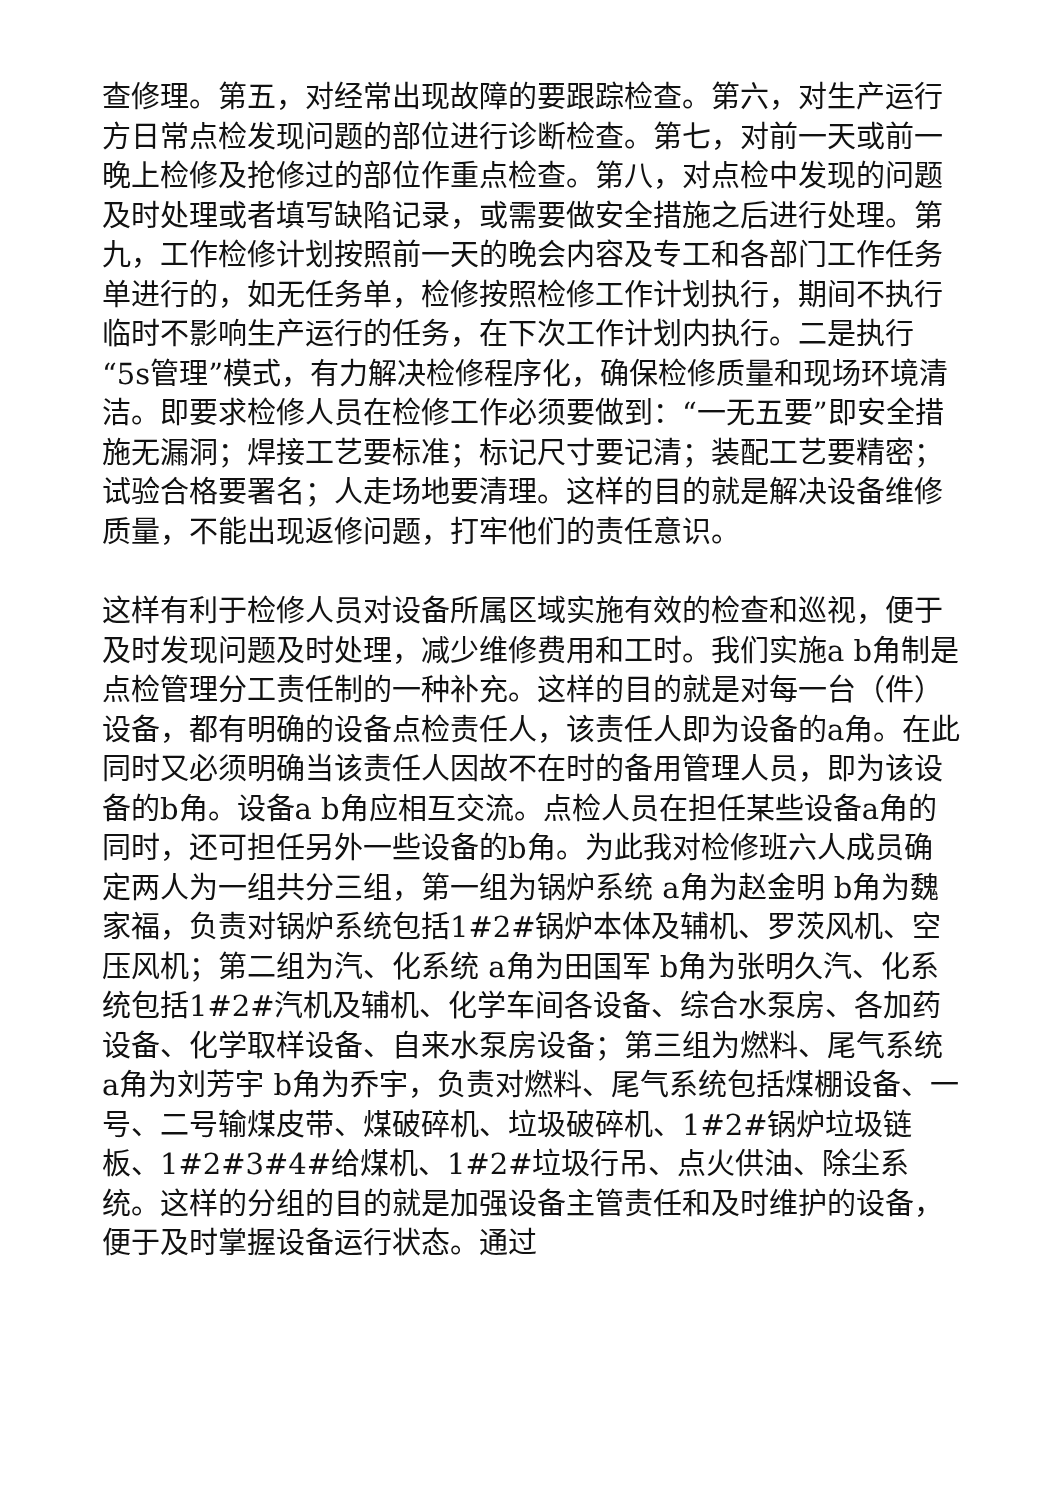查修理。第五，对经常出现故障的要跟踪检查。第六，对生产运行方日常点检发现问题的部位进行诊断检查。第七，对前一天或前一晚上检修及抢修过的部位作重点检查。第八，对点检中发现的问题及时处理或者填写缺陷记录，或需要做安全措施之后进行处理。第九，工作检修计划按照前一天的晚会内容及专工和各部门工作任务单进行的，如无任务单，检修按照检修工作计划执行，期间不执行临时不影响生产运行的任务，在下次工作计划内执行。二是执行“5s管理”模式，有力解决检修程序化，确保检修质量和现场环境清洁。即要求检修人员在检修工作必须要做到：“一无五要”即安全措施无漏洞；焊接工艺要标准；标记尺寸要记清；装配工艺要精密；试验合格要署名；人走场地要清理。这样的目的就是解决设备维修质量，不能出现返修问题，打牢他们的责任意识。
这样有利于检修人员对设备所属区域实施有效的检查和巡视，便于及时发现问题及时处理，减少维修费用和工时。我们实施a b角制是点检管理分工责任制的一种补充。这样的目的就是对每一台（件）设备，都有明确的设备点检责任人，该责任人即为设备的a角。在此同时又必须明确当该责任人因故不在时的备用管理人员，即为该设备的b角。设备a b角应相互交流。点检人员在担任某些设备a角的同时，还可担任另外一些设备的b角。为此我对检修班六人成员确定两人为一组共分三组，第一组为锅炉系统 a角为赵金明 b角为魏家福，负责对锅炉系统包括1#2#锅炉本体及辅机、罗茨风机、空压风机；第二组为汽、化系统 a角为田国军 b角为张明久汽、化系统包括1#2#汽机及辅机、化学车间各设备、综合水泵房、各加药设备、化学取样设备、自来水泵房设备；第三组为燃料、尾气系统 a角为刘芳宇 b角为乔宇，负责对燃料、尾气系统包括煤棚设备、一号、二号输煤皮带、煤破碎机、垃圾破碎机、1#2#锅炉垃圾链板、1#2#3#4#给煤机、1#2#垃圾行吊、点火供油、除尘系统。这样的分组的目的就是加强设备主管责任和及时维护的设备，便于及时掌握设备运行状态。通过